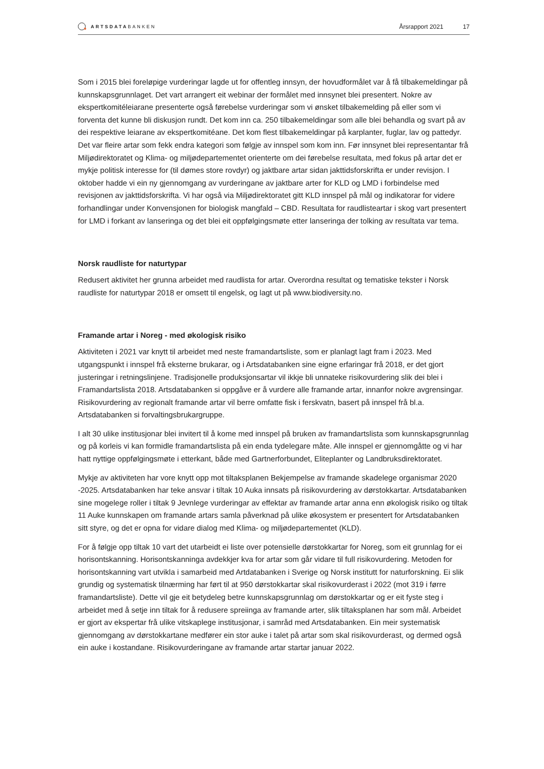ARTSDATA BANKEN
Årsrapport 2021 17
Som i 2015 blei foreløpige vurderingar lagde ut for offentleg innsyn, der hovudformålet var å få tilbake­meldingar på kunnskapsgrunnlaget. Det vart arrangert eit webinar der formålet med innsynet blei presen­tert. Nokre av ekspertkomitéleiarane presenterte også førebelse vurderingar som vi ønsket tilbakemelding på eller som vi forventa det kunne bli diskusjon rundt. Det kom inn ca. 250 tilbakemeldingar som alle blei behandla og svart på av dei respektive leiarane av ekspertkomitéane. Det kom flest tilbakemeldingar på karplanter, fuglar, lav og pattedyr. Det var fleire artar som fekk endra kategori som følgje av innspel som kom inn. Før innsynet blei representantar frå Miljødirektoratet og Klima- og miljødepartementet orienterte om dei førebelse resultata, med fokus på artar det er mykje politisk interesse for (til dømes store rovdyr) og jaktbare artar sidan jakttidsforskrifta er under revisjon. I oktober hadde vi ein ny gjennomgang av vurderingane av jaktbare arter for KLD og LMD i forbindelse med revisjonen av jakttidsforskrifta. Vi har også via Miljødirektoratet gitt KLD innspel på mål og indikatorar for videre forhandlingar under Konven­sjonen for biologisk mangfald – CBD. Resultata for raudlisteartar i skog vart presentert for LMD i forkant av lanseringa og det blei eit oppfølgingsmøte etter lanseringa der tolking av resultata var tema.
Norsk raudliste for naturtypar
Redusert aktivitet her grunna arbeidet med raudlista for artar. Overordna resultat og tematiske tekster i Norsk raudliste for naturtypar 2018 er omsett til engelsk, og lagt ut på www.biodiversity.no.
Framande artar i Noreg - med økologisk risiko
Aktiviteten i 2021 var knytt til arbeidet med neste framandartsliste, som er planlagt lagt fram i 2023. Med utgangspunkt i innspel frå eksterne brukarar, og i Artsdatabanken sine eigne erfaringar frå 2018, er det gjort justeringar i retningslinjene. Tradisjonelle produksjonsartar vil ikkje bli unnateke risikovurdering slik dei blei i Framandartslista 2018. Artsdatabanken si oppgåve er å vurdere alle framande artar, innanfor nokre avgrensingar. Risikovurdering av regionalt framande artar vil berre omfatte fisk i ferskvatn, basert på innspel frå bl.a. Artsdatabanken si forvaltingsbrukargruppe.
I alt 30 ulike institusjonar blei invitert til å kome med innspel på bruken av framandartslista som kunn­skapsgrunnlag og på korleis vi kan formidle framandartslista på ein enda tydelegare måte. Alle innspel er gjennomgåtte og vi har hatt nyttige oppfølgingsmøte i etterkant, både med Gartnerforbundet, Eliteplanter og Landbruksdirektoratet.
Mykje av aktiviteten har vore knytt opp mot tiltaksplanen Bekjempelse av framande skadelege organismar 2020 -2025. Artsdatabanken har teke ansvar i tiltak 10 Auka innsats på risikovurdering av dørstokkartar. Artsdatabanken sine mogelege roller i tiltak 9 Jevnlege vurderingar av effektar av framande artar anna enn økologisk risiko og tiltak 11 Auke kunnskapen om framande artars samla påverknad på ulike øko­system er presentert for Artsdatabanken sitt styre, og det er opna for vidare dialog med Klima- og miljødepartementet (KLD).
For å følgje opp tiltak 10 vart det utarbeidt ei liste over potensielle dørstokkartar for Noreg, som eit grunn­lag for ei horisontskanning. Horisontskanninga avdekkjer kva for artar som går vidare til full risikovurde­ring. Metoden for horisontskanning vart utvikla i samarbeid med Artdatabanken i Sverige og Norsk institutt for naturforskning. Ei slik grundig og systematisk tilnærming har ført til at 950 dørstokkartar skal risiko­vurderast i 2022 (mot 319 i førre framandartsliste). Dette vil gje eit betydeleg betre kunnskapsgrunnlag om dørstokkartar og er eit fyste steg i arbeidet med å setje inn tiltak for å redusere spreiinga av framande arter, slik tiltaksplanen har som mål. Arbeidet er gjort av ekspertar frå ulike vitskaplege institusjonar, i samråd med Artsdatabanken. Ein meir systematisk gjennomgang av dørstokkartane medfører ein stor auke i talet på artar som skal risikovurderast, og dermed også ein auke i kostandane. Risikovurderingane av framande artar startar januar 2022.